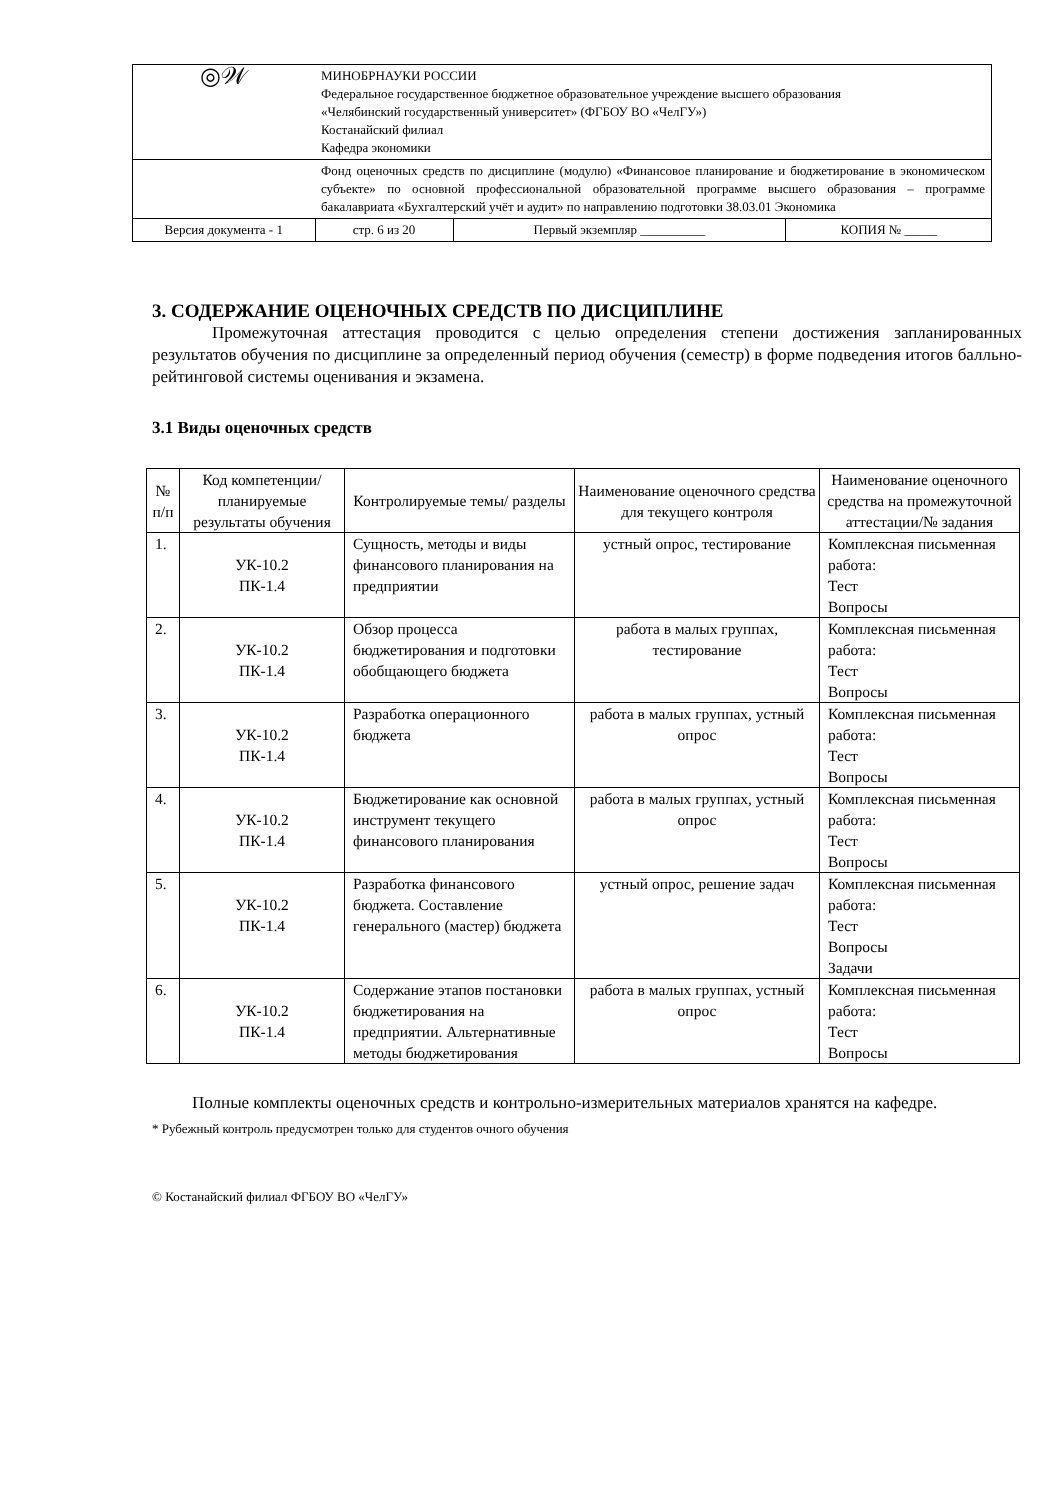| ◎𝒲 | МИНОБРНАУКИ РОССИИ Федеральное государственное бюджетное образовательное учреждение высшего образования «Челябинский государственный университет» (ФГБОУ ВО «ЧелГУ») Костанайский филиал Кафедра экономики | | |
| | Фонд оценочных средств по дисциплине (модулю) «Финансовое планирование и бюджетирование в экономическом субъекте» по основной профессиональной образовательной программе высшего образования – программе бакалавриата «Бухгалтерский учёт и аудит» по направлению подготовки 38.03.01 Экономика | | |
| Версия документа - 1 | стр. 6 из 20 | Первый экземпляр __________ | КОПИЯ № _____ |
3. СОДЕРЖАНИЕ ОЦЕНОЧНЫХ СРЕДСТВ ПО ДИСЦИПЛИНЕ
Промежуточная аттестация проводится с целью определения степени достижения запланированных результатов обучения по дисциплине за определенный период обучения (семестр) в форме подведения итогов балльно-рейтинговой системы оценивания и экзамена.
3.1 Виды оценочных средств
| № п/п | Код компетенции/ планируемые результаты обучения | Контролируемые темы/ разделы | Наименование оценочного средства для текущего контроля | Наименование оценочного средства на промежуточной аттестации/№ задания |
| --- | --- | --- | --- | --- |
| 1. | УК-10.2 ПК-1.4 | Сущность, методы и виды финансового планирования на предприятии | устный опрос, тестирование | Комплексная письменная работа: Тест Вопросы |
| 2. | УК-10.2 ПК-1.4 | Обзор процесса бюджетирования и подготовки обобщающего бюджета | работа в малых группах, тестирование | Комплексная письменная работа: Тест Вопросы |
| 3. | УК-10.2 ПК-1.4 | Разработка операционного бюджета | работа в малых группах, устный опрос | Комплексная письменная работа: Тест Вопросы |
| 4. | УК-10.2 ПК-1.4 | Бюджетирование как основной инструмент текущего финансового планирования | работа в малых группах, устный опрос | Комплексная письменная работа: Тест Вопросы |
| 5. | УК-10.2 ПК-1.4 | Разработка финансового бюджета. Составление генерального (мастер) бюджета | устный опрос, решение задач | Комплексная письменная работа: Тест Вопросы Задачи |
| 6. | УК-10.2 ПК-1.4 | Содержание этапов постановки бюджетирования на предприятии. Альтернативные методы бюджетирования | работа в малых группах, устный опрос | Комплексная письменная работа: Тест Вопросы |
Полные комплекты оценочных средств и контрольно-измерительных материалов хранятся на кафедре.
* Рубежный контроль предусмотрен только для студентов очного обучения
© Костанайский филиал ФГБОУ ВО «ЧелГУ»